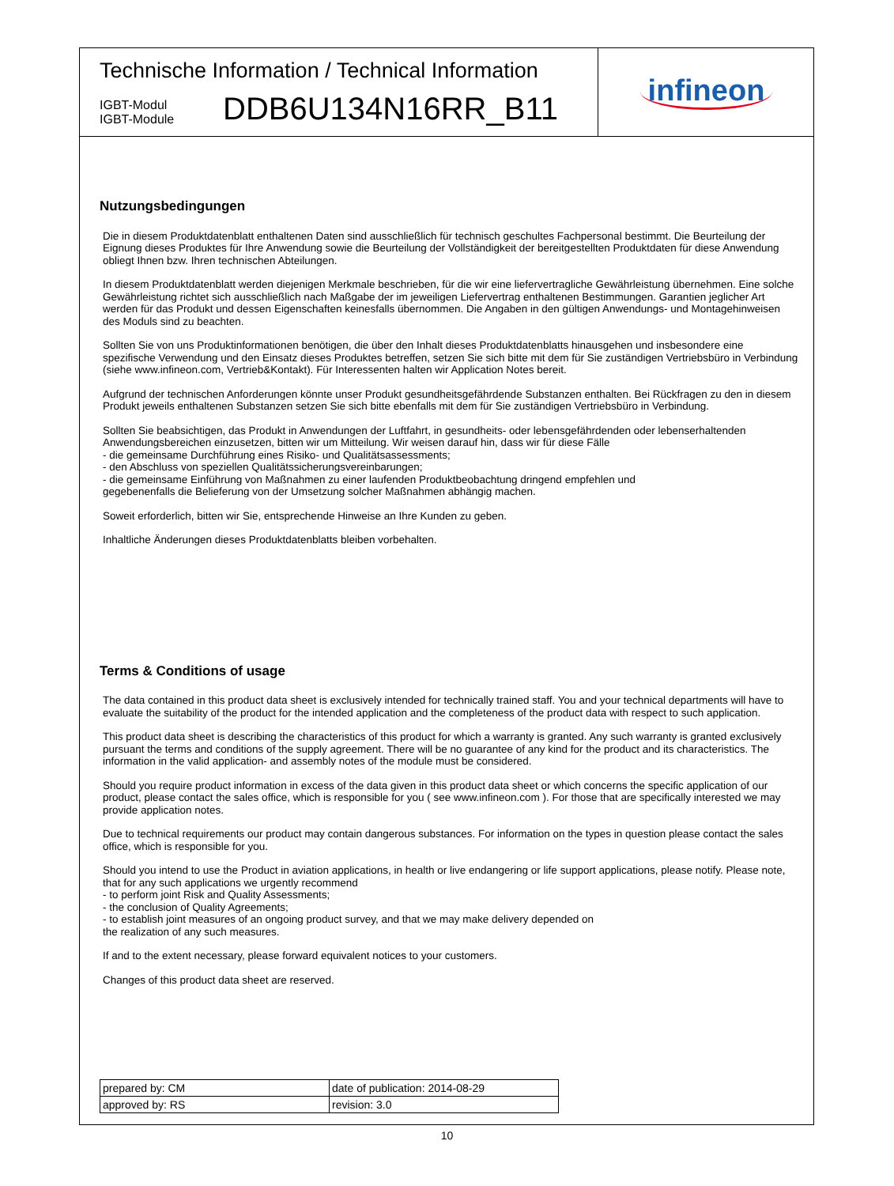Technische Information / Technical Information
IGBT-Modul
IGBT-Module
DDB6U134N16RR_B11
infineon
Nutzungsbedingungen
Die in diesem Produktdatenblatt enthaltenen Daten sind ausschließlich für technisch geschultes Fachpersonal bestimmt. Die Beurteilung der Eignung dieses Produktes für Ihre Anwendung sowie die Beurteilung der Vollständigkeit der bereitgestellten Produktdaten für diese Anwendung obliegt Ihnen bzw. Ihren technischen Abteilungen.
In diesem Produktdatenblatt werden diejenigen Merkmale beschrieben, für die wir eine liefervertragliche Gewährleistung übernehmen. Eine solche Gewährleistung richtet sich ausschließlich nach Maßgabe der im jeweiligen Liefervertrag enthaltenen Bestimmungen. Garantien jeglicher Art werden für das Produkt und dessen Eigenschaften keinesfalls übernommen. Die Angaben in den gültigen Anwendungs- und Montagehinweisen des Moduls sind zu beachten.
Sollten Sie von uns Produktinformationen benötigen, die über den Inhalt dieses Produktdatenblatts hinausgehen und insbesondere eine spezifische Verwendung und den Einsatz dieses Produktes betreffen, setzen Sie sich bitte mit dem für Sie zuständigen Vertriebsbüro in Verbindung (siehe www.infineon.com, Vertrieb&Kontakt). Für Interessenten halten wir Application Notes bereit.
Aufgrund der technischen Anforderungen könnte unser Produkt gesundheitsgefährdende Substanzen enthalten. Bei Rückfragen zu den in diesem Produkt jeweils enthaltenen Substanzen setzen Sie sich bitte ebenfalls mit dem für Sie zuständigen Vertriebsbüro in Verbindung.
Sollten Sie beabsichtigen, das Produkt in Anwendungen der Luftfahrt, in gesundheits- oder lebensgefährdenden oder lebenserhaltenden Anwendungsbereichen einzusetzen, bitten wir um Mitteilung. Wir weisen darauf hin, dass wir für diese Fälle
- die gemeinsame Durchführung eines Risiko- und Qualitätsassessments;
- den Abschluss von speziellen Qualitätssicherungsvereinbarungen;
- die gemeinsame Einführung von Maßnahmen zu einer laufenden Produktbeobachtung dringend empfehlen und
gegebenenfalls die Belieferung von der Umsetzung solcher Maßnahmen abhängig machen.
Soweit erforderlich, bitten wir Sie, entsprechende Hinweise an Ihre Kunden zu geben.
Inhaltliche Änderungen dieses Produktdatenblatts bleiben vorbehalten.
Terms & Conditions of usage
The data contained in this product data sheet is exclusively intended for technically trained staff. You and your technical departments will have to evaluate the suitability of the product for the intended application and the completeness of the product data with respect to such application.
This product data sheet is describing the characteristics of this product for which a warranty is granted. Any such warranty is granted exclusively pursuant the terms and conditions of the supply agreement. There will be no guarantee of any kind for the product and its characteristics. The information in the valid application- and assembly notes of the module must be considered.
Should you require product information in excess of the data given in this product data sheet or which concerns the specific application of our product, please contact the sales office, which is responsible for you ( see www.infineon.com ). For those that are specifically interested we may provide application notes.
Due to technical requirements our product may contain dangerous substances. For information on the types in question please contact the sales office, which is responsible for you.
Should you intend to use the Product in aviation applications, in health or live endangering or life support applications, please notify. Please note, that for any such applications we urgently recommend
- to perform joint Risk and Quality Assessments;
- the conclusion of Quality Agreements;
- to establish joint measures of an ongoing product survey, and that we may make delivery depended on
the realization of any such measures.
If and to the extent necessary, please forward equivalent notices to your customers.
Changes of this product data sheet are reserved.
| prepared by: CM | date of publication: 2014-08-29 |
| approved by: RS | revision: 3.0 |
10